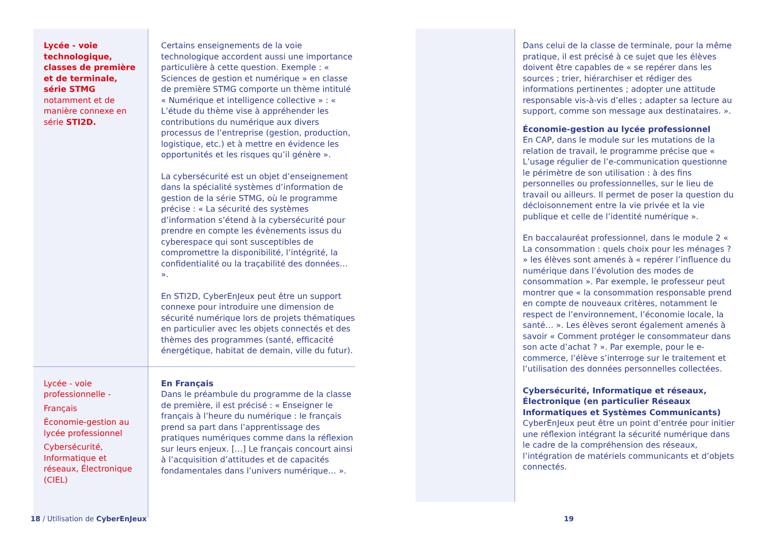| Lycée - voie technologique, classes de première et de terminale, série STMG notamment et de manière connexe en série STI2D. | Certains enseignements de la voie technologique accordent aussi une importance particulière à cette question. Exemple : « Sciences de gestion et numérique » en classe de première STMG comporte un thème intitulé « Numérique et intelligence collective » : « L’étude du thème vise à appréhender les contributions du numérique aux divers processus de l’entreprise (gestion, production, logistique, etc.) et à mettre en évidence les opportunités et les risques qu’il génère ». La cybersécurité est un objet d’enseignement dans la spécialité systèmes d’information de gestion de la série STMG, où le programme précise : « La sécurité des systèmes d’information s’étend à la cybersécurité pour prendre en compte les évènements issus du cyberespace qui sont susceptibles de compromettre la disponibilité, l’intégrité, la confidentialité ou la traçabilité des données… ». En STI2D, CyberEnJeux peut être un support connexe pour introduire une dimension de sécurité numérique lors de projets thématiques en particulier avec les objets connectés et des thèmes des programmes (santé, efficacité énergétique, habitat de demain, ville du futur). |
| Lycée - voie professionnelle - Français Économie-gestion au lycée professionnel Cybersécurité, Informatique et réseaux, Électronique (CIEL) | En Français Dans le préambule du programme de la classe de première, il est précisé : « Enseigner le français à l’heure du numérique : le français prend sa part dans l’apprentissage des pratiques numériques comme dans la réflexion sur leurs enjeux. […] Le français concourt ainsi à l’acquisition d’attitudes et de capacités fondamentales dans l’univers numérique… ». |
| | Dans celui de la classe de terminale, pour la même pratique, il est précisé à ce sujet que les élèves doivent être capables de « se repérer dans les sources ; trier, hiérarchiser et rédiger des informations pertinentes ; adopter une attitude responsable vis-à-vis d’elles ; adapter sa lecture au support, comme son message aux destinataires. ». Économie-gestion au lycée professionnel En CAP, dans le module sur les mutations de la relation de travail, le programme précise que « L’usage régulier de l’e-communication questionne le périmètre de son utilisation : à des fins personnelles ou professionnelles, sur le lieu de travail ou ailleurs. Il permet de poser la question du décloisonnement entre la vie privée et la vie publique et celle de l’identité numérique ». En baccalauréat professionnel, dans le module 2 « La consommation : quels choix pour les ménages ? » les élèves sont amenés à « repérer l’influence du numérique dans l’évolution des modes de consommation ». Par exemple, le professeur peut montrer que « la consommation responsable prend en compte de nouveaux critères, notamment le respect de l’environnement, l’économie locale, la santé… ». Les élèves seront également amenés à savoir « Comment protéger le consommateur dans son acte d’achat ? ». Par exemple, pour le e-commerce, l’élève s’interroge sur le traitement et l’utilisation des données personnelles collectées. Cybersécurité, Informatique et réseaux, Électronique (en particulier Réseaux Informatiques et Systèmes Communicants) CyberEnJeux peut être un point d’entrée pour initier une réflexion intégrant la sécurité numérique dans le cadre de la compréhension des réseaux, l’intégration de matériels communicants et d’objets connectés. |
18 / Utilisation de CyberEnJeux
19